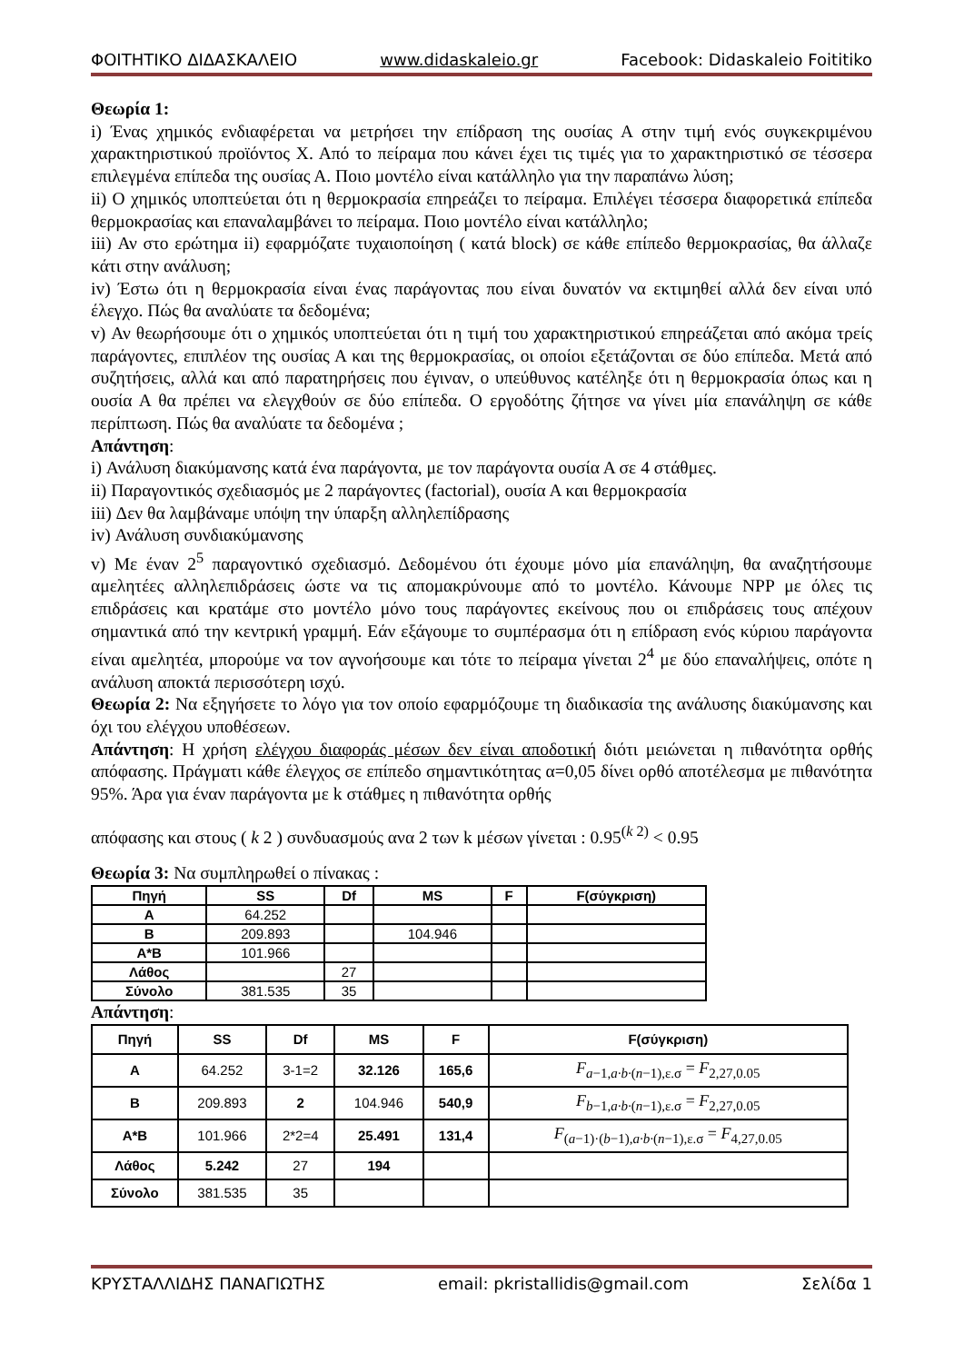ΦΟΙΤΗΤΙΚΟ ΔΙΔΑΣΚΑΛΕΙΟ www.didaskaleio.gr Facebook: Didaskaleio Foititiko
Θεωρία 1:
i) Ένας χημικός ενδιαφέρεται να μετρήσει την επίδραση της ουσίας Α στην τιμή ενός συγκεκριμένου χαρακτηριστικού προϊόντος Χ. Από το πείραμα που κάνει έχει τις τιμές για το χαρακτηριστικό σε τέσσερα επιλεγμένα επίπεδα της ουσίας Α. Ποιο μοντέλο είναι κατάλληλο για την παραπάνω λύση;
ii) Ο χημικός υποπτεύεται ότι η θερμοκρασία επηρεάζει το πείραμα. Επιλέγει τέσσερα διαφορετικά επίπεδα θερμοκρασίας και επαναλαμβάνει το πείραμα. Ποιο μοντέλο είναι κατάλληλο;
iii) Αν στο ερώτημα ii) εφαρμόζατε τυχαιοποίηση ( κατά block) σε κάθε επίπεδο θερμοκρασίας, θα άλλαζε κάτι στην ανάλυση;
iv) Έστω ότι η θερμοκρασία είναι ένας παράγοντας που είναι δυνατόν να εκτιμηθεί αλλά δεν είναι υπό έλεγχο. Πώς θα αναλύατε τα δεδομένα;
v) Αν θεωρήσουμε ότι ο χημικός υποπτεύεται ότι η τιμή του χαρακτηριστικού επηρεάζεται από ακόμα τρείς παράγοντες, επιπλέον της ουσίας Α και της θερμοκρασίας, οι οποίοι εξετάζονται σε δύο επίπεδα. Μετά από συζητήσεις, αλλά και από παρατηρήσεις που έγιναν, ο υπεύθυνος κατέληξε ότι η θερμοκρασία όπως και η ουσία Α θα πρέπει να ελεγχθούν σε δύο επίπεδα. Ο εργοδότης ζήτησε να γίνει μία επανάληψη σε κάθε περίπτωση. Πώς θα αναλύατε τα δεδομένα ;
Απάντηση:
i) Ανάλυση διακύμανσης κατά ένα παράγοντα, με τον παράγοντα ουσία Α σε 4 στάθμες.
ii) Παραγοντικός σχεδιασμός με 2 παράγοντες (factorial), ουσία Α και θερμοκρασία
iii) Δεν θα λαμβάναμε υπόψη την ύπαρξη αλληλεπίδρασης
iv) Ανάλυση συνδιακύμανσης
v) Με έναν 2<sup>5</sup> παραγοντικό σχεδιασμό. Δεδομένου ότι έχουμε μόνο μία επανάληψη, θα αναζητήσουμε αμελητέες αλληλεπιδράσεις ώστε να τις απομακρύνουμε από το μοντέλο. Κάνουμε NPP με όλες τις επιδράσεις και κρατάμε στο μοντέλο μόνο τους παράγοντες εκείνους που οι επιδράσεις τους απέχουν σημαντικά από την κεντρική γραμμή. Εάν εξάγουμε το συμπέρασμα ότι η επίδραση ενός κύριου παράγοντα είναι αμελητέα, μπορούμε να τον αγνοήσουμε και τότε το πείραμα γίνεται 2<sup>4</sup> με δύο επαναλήψεις, οπότε η ανάλυση αποκτά περισσότερη ισχύ.
Θεωρία 2: Να εξηγήσετε το λόγο για τον οποίο εφαρμόζουμε τη διαδικασία της ανάλυσης διακύμανσης και όχι του ελέγχου υποθέσεων.
Απάντηση: Η χρήση ελέγχου διαφοράς μέσων δεν είναι αποδοτική διότι μειώνεται η πιθανότητα ορθής απόφασης. Πράγματι κάθε έλεγχος σε επίπεδο σημαντικότητας α=0,05 δίνει ορθό αποτέλεσμα με πιθανότητα 95%. Άρα για έναν παράγοντα με k στάθμες η πιθανότητα ορθής
απόφασης και στους ( k 2 ) συνδυασμούς ανα 2 των k μέσων γίνεται : 0.95<sup>(k 2)</sup> < 0.95
Θεωρία 3: Να συμπληρωθεί ο πίνακας :
| Πηγή | SS | Df | MS | F | F(σύγκριση) |
| --- | --- | --- | --- | --- | --- |
| Α | 64.252 | | | | |
| Β | 209.893 | | 104.946 | | |
| Α*Β | 101.966 | | | | |
| Λάθος | | 27 | | | |
| Σύνολο | 381.535 | 35 | | | |
Απάντηση:
| Πηγή | SS | Df | MS | F | F(σύγκριση) |
| --- | --- | --- | --- | --- | --- |
| Α | 64.252 | 3-1=2 | 32.126 | 165,6 | F<sub>a−1,a·b·(n−1),ε.σ</sub> = F<sub>2,27,0.05</sub> |
| Β | 209.893 | 2 | 104.946 | 540,9 | F<sub>b−1,a·b·(n−1),ε.σ</sub> = F<sub>2,27,0.05</sub> |
| Α*Β | 101.966 | 2*2=4 | 25.491 | 131,4 | F<sub>(a−1)·(b−1),a·b·(n−1),ε.σ</sub> = F<sub>4,27,0.05</sub> |
| Λάθος | 5.242 | 27 | 194 | | |
| Σύνολο | 381.535 | 35 | | | |
ΚΡΥΣΤΑΛΛΙΔΗΣ ΠΑΝΑΓΙΩΤΗΣ email: pkristallidis@gmail.com Σελίδα 1